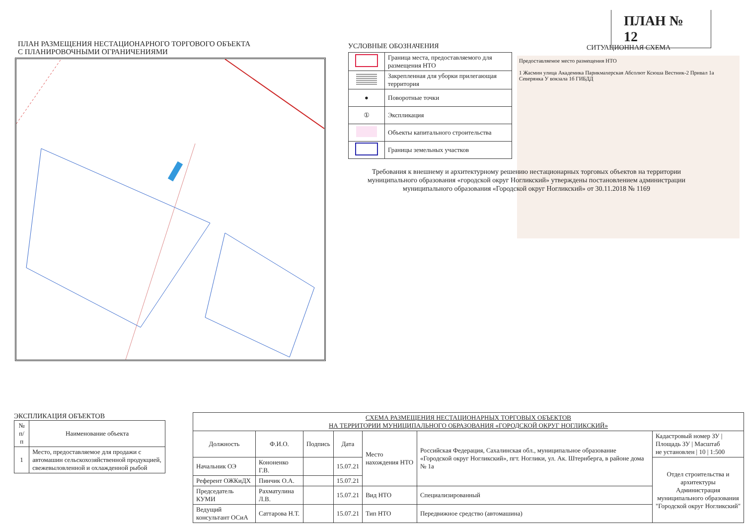ПЛАН № 12
ПЛАН РАЗМЕЩЕНИЯ НЕСТАЦИОНАРНОГО ТОРГОВОГО ОБЪЕКТА
С ПЛАНИРОВОЧНЫМИ ОГРАНИЧЕНИЯМИ
УСЛОВНЫЕ ОБОЗНАЧЕНИЯ
| | Граница места, предоставляемого для размещения НТО |
| | Закрепленная для уборки прилегающая территория |
| ● | Поворотные точки |
| ① | Экспликация |
| | Объекты капитального строительства |
| | Границы земельных участков |
СИТУАЦИОННАЯ СХЕМА
Предоставляемое место размещения НТО
1 Жасмин улица Академика Парикмахерская Абсолют Ксюша Вестник-2 Привал 1а Северянка У вокзала 1б ГИБДД
Требования к внешнему и архитектурному решению нестационарных торговых объектов на территории муниципального образования «городской округ Ногликский» утверждены постановлением администрации муниципального образования «Городской округ Ногликский» от 30.11.2018 № 1169
ЭКСПЛИКАЦИЯ ОБЪЕКТОВ
| № п/п | Наименование объекта |
| --- | --- |
| 1 | Место, предоставляемое для продажи с автомашин сельскохозяйственной продукцией, свежевыловленной и охлажденной рыбой |
| СХЕМА РАЗМЕЩЕНИЯ НЕСТАЦИОНАРНЫХ ТОРГОВЫХ ОБЪЕКТОВ НА ТЕРРИТОРИИ МУНИЦИПАЛЬНОГО ОБРАЗОВАНИЯ «ГОРОДСКОЙ ОКРУГ НОГЛИКСКИЙ» | | | | | | |
| Должность | Ф.И.О. | Подпись | Дата | Место нахождения НТО | Российская Федерация, Сахалинская обл., муниципальное образование «Городской округ Ногликский», пгт. Ноглики, ул. Ак. Штернберга, в районе дома № 1а | Кадастровый номер ЗУ / Площадь ЗУ / Масштаб не установлен / 10 / 1:500 |
| Начальник ОЭ | Кононенко Г.В. | | 15.07.21 | | | Отдел строительства и архитектуры Администрация муниципального образования "Городской округ Ногликский" |
| Референт ОЖКиДХ | Пинчик О.А. | | 15.07.21 | | | |
| Председатель КУМИ | Рахматулина Л.В. | | 15.07.21 | Вид НТО | Специализированный | |
| Ведущий консультант ОСиА | Саттарова Н.Т. | | 15.07.21 | Тип НТО | Передвижное средство (автомашина) | |